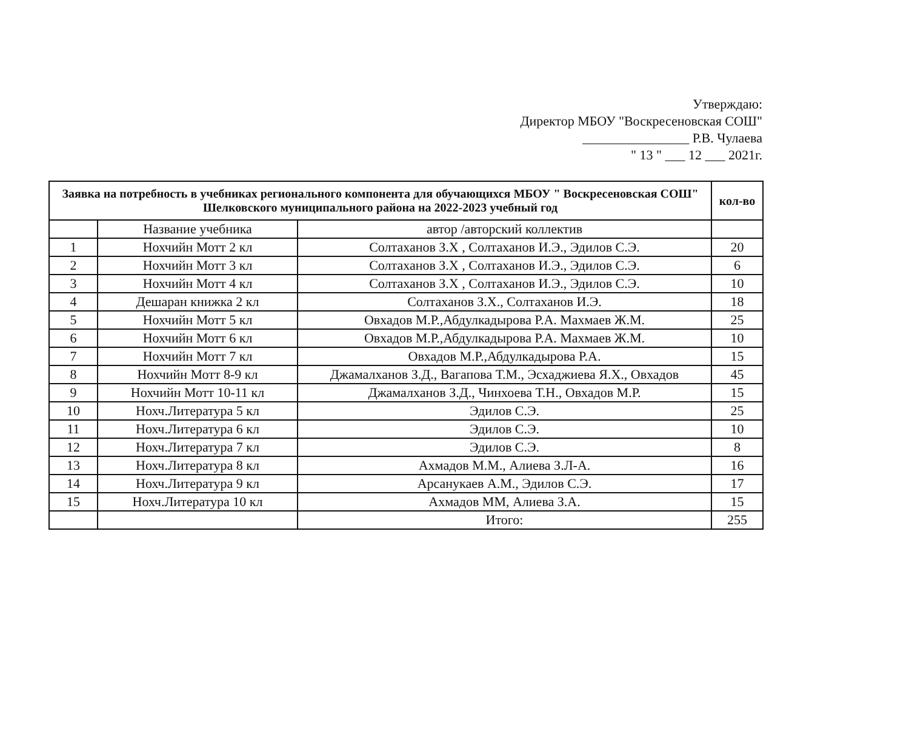Утверждаю:
Директор МБОУ "Воскресеновская СОШ"
________________ Р.В. Чулаева
" 13 " ___ 12 ___ 2021г.
| Заявка на потребность в учебниках регионального компонента для обучающихся МБОУ " Воскресеновская СОШ" Шелковского муниципального района на 2022-2023 учебный год | | | кол-во |
| --- | --- | --- | --- |
| | Название учебника | автор /авторский коллектив | |
| 1 | Нохчийн Мотт 2 кл | Солтаханов З.Х , Солтаханов И.Э., Эдилов С.Э. | 20 |
| 2 | Нохчийн Мотт 3 кл | Солтаханов З.Х , Солтаханов И.Э., Эдилов С.Э. | 6 |
| 3 | Нохчийн Мотт 4 кл | Солтаханов З.Х , Солтаханов И.Э., Эдилов С.Э. | 10 |
| 4 | Дешаран книжка 2 кл | Солтаханов З.Х., Солтаханов И.Э. | 18 |
| 5 | Нохчийн Мотт 5 кл | Овхадов М.Р.,Абдулкадырова Р.А. Махмаев Ж.М. | 25 |
| 6 | Нохчийн Мотт 6 кл | Овхадов М.Р.,Абдулкадырова Р.А. Махмаев Ж.М. | 10 |
| 7 | Нохчийн Мотт 7 кл | Овхадов М.Р.,Абдулкадырова Р.А. | 15 |
| 8 | Нохчийн Мотт 8-9 кл | Джамалханов З.Д., Вагапова Т.М., Эсхаджиева Я.Х., Овхадов | 45 |
| 9 | Нохчийн Мотт 10-11 кл | Джамалханов З.Д., Чинхоева Т.Н., Овхадов М.Р. | 15 |
| 10 | Нохч.Литература 5 кл | Эдилов С.Э. | 25 |
| 11 | Нохч.Литература 6 кл | Эдилов С.Э. | 10 |
| 12 | Нохч.Литература 7 кл | Эдилов С.Э. | 8 |
| 13 | Нохч.Литература 8 кл | Ахмадов М.М., Алиева З.Л-А. | 16 |
| 14 | Нохч.Литература 9 кл | Арсанукаев А.М., Эдилов С.Э. | 17 |
| 15 | Нохч.Литература 10 кл | Ахмадов ММ, Алиева З.А. | 15 |
| | | Итого: | 255 |